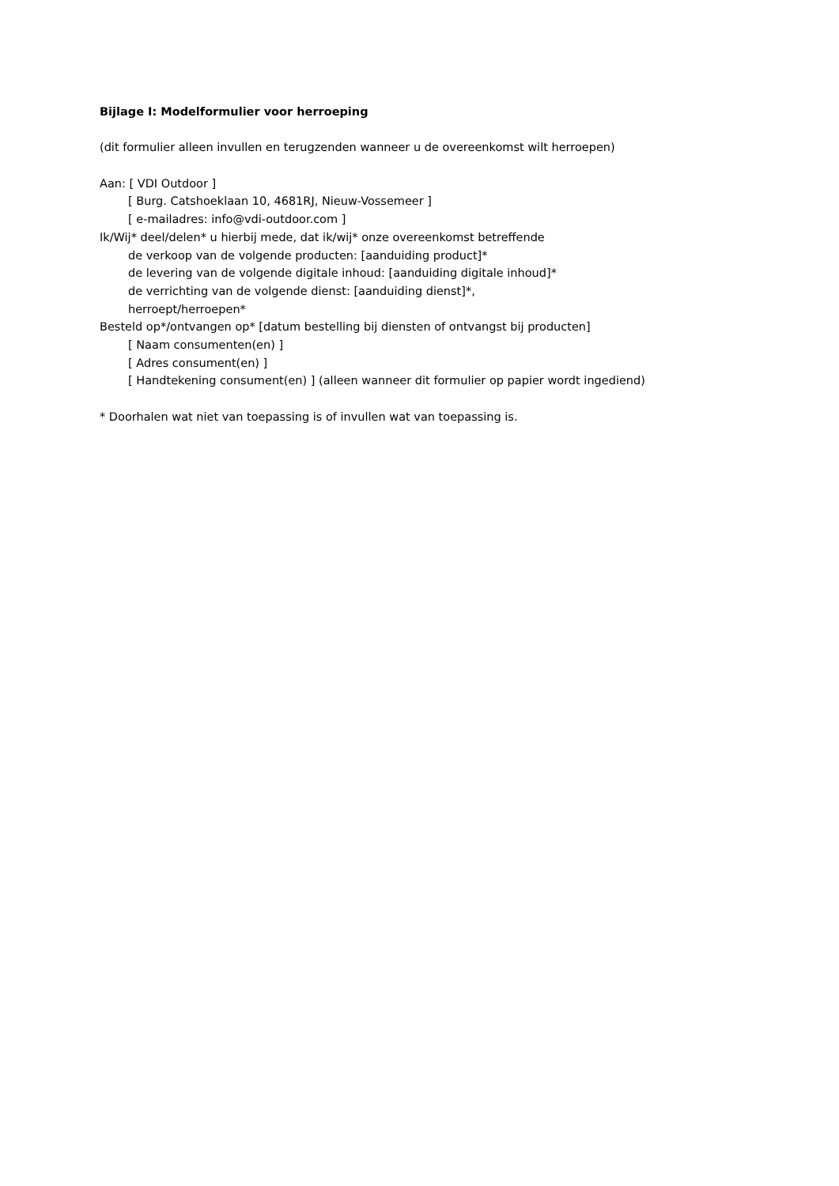Bijlage I: Modelformulier voor herroeping
(dit formulier alleen invullen en terugzenden wanneer u de overeenkomst wilt herroepen)
Aan: [ VDI Outdoor ]
[ Burg. Catshoeklaan 10, 4681RJ, Nieuw-Vossemeer ]
[ e-mailadres: info@vdi-outdoor.com ]
Ik/Wij* deel/delen* u hierbij mede, dat ik/wij* onze overeenkomst betreffende
de verkoop van de volgende producten: [aanduiding product]*
de levering van de volgende digitale inhoud: [aanduiding digitale inhoud]*
de verrichting van de volgende dienst: [aanduiding dienst]*,
herroept/herroepen*
Besteld op*/ontvangen op* [datum bestelling bij diensten of ontvangst bij producten]
[ Naam consumenten(en) ]
[ Adres consument(en) ]
[ Handtekening consument(en) ] (alleen wanneer dit formulier op papier wordt ingediend)
* Doorhalen wat niet van toepassing is of invullen wat van toepassing is.